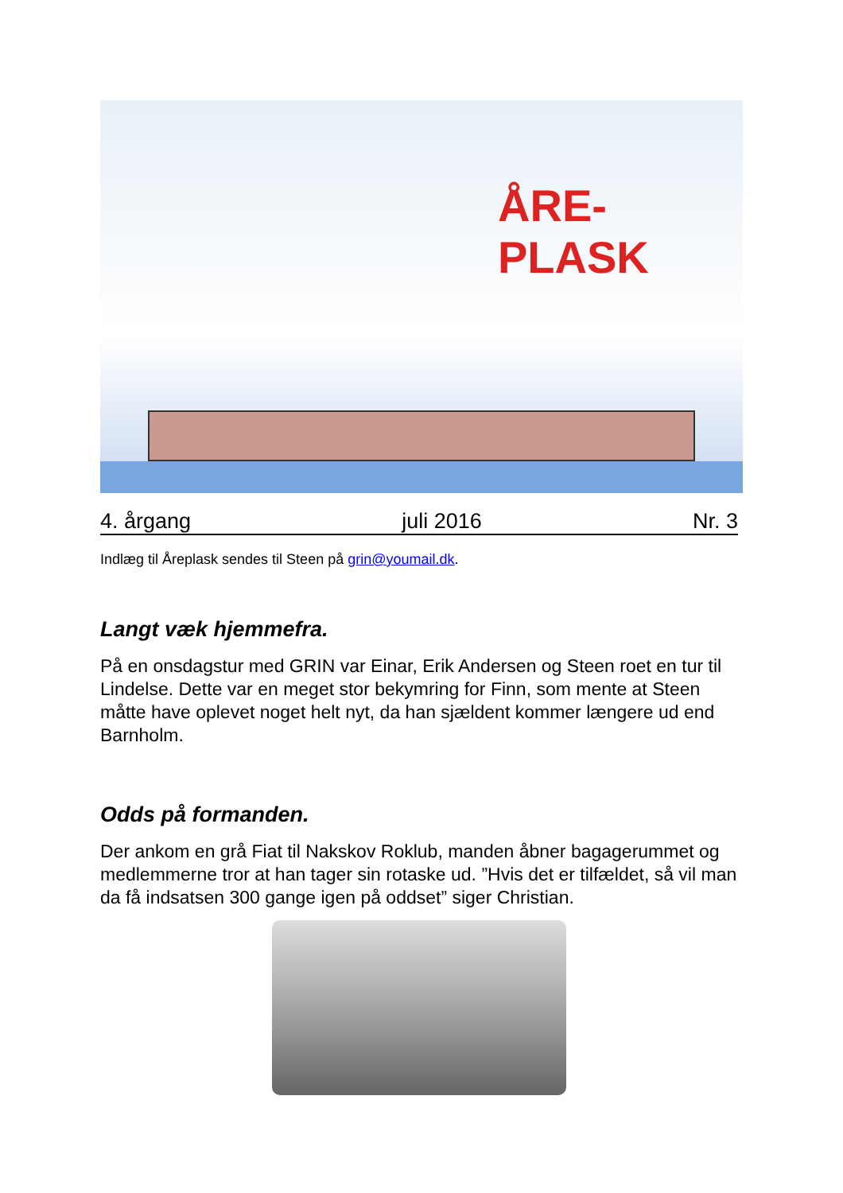ÅRE-
PLASK
4. årgang juli 2016 Nr. 3
Indlæg til Åreplask sendes til Steen på grin@youmail.dk.
Langt væk hjemmefra.
På en onsdagstur med GRIN var Einar, Erik Andersen og Steen roet en tur til Lindelse. Dette var en meget stor bekymring for Finn, som mente at Steen måtte have oplevet noget helt nyt, da han sjældent kommer længere ud end Barnholm.
Odds på formanden.
Der ankom en grå Fiat til Nakskov Roklub, manden åbner bagagerummet og medlemmerne tror at han tager sin rotaske ud. ”Hvis det er tilfældet, så vil man da få indsatsen 300 gange igen på oddset” siger Christian.